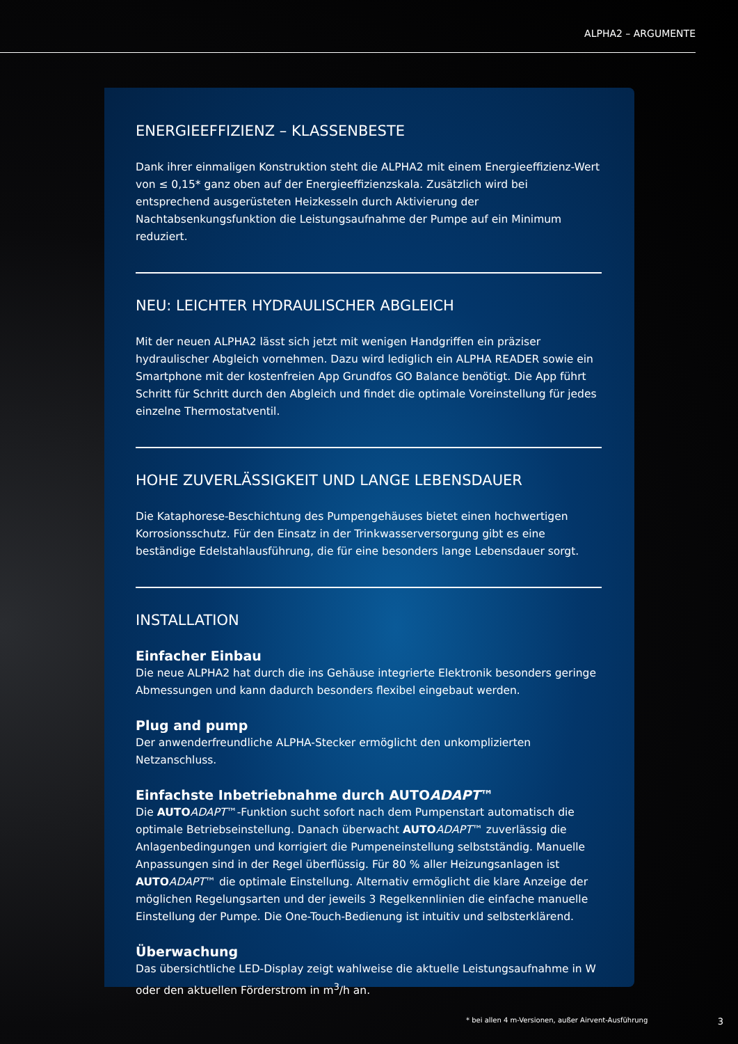ALPHA2 – ARGUMENTE
ENERGIEEFFIZIENZ – KLASSENBESTE
Dank ihrer einmaligen Konstruktion steht die ALPHA2 mit einem Energieeffizienz-Wert von ≤ 0,15* ganz oben auf der Energieeffizienzskala. Zusätzlich wird bei entsprechend ausgerüsteten Heizkesseln durch Aktivierung der Nachtabsenkungsfunktion die Leistungsaufnahme der Pumpe auf ein Minimum reduziert.
NEU: LEICHTER HYDRAULISCHER ABGLEICH
Mit der neuen ALPHA2 lässt sich jetzt mit wenigen Handgriffen ein präziser hydraulischer Abgleich vornehmen. Dazu wird lediglich ein ALPHA READER sowie ein Smartphone mit der kostenfreien App Grundfos GO Balance benötigt. Die App führt Schritt für Schritt durch den Abgleich und findet die optimale Voreinstellung für jedes einzelne Thermostatventil.
HOHE ZUVERLÄSSIGKEIT UND LANGE LEBENSDAUER
Die Kataphorese-Beschichtung des Pumpengehäuses bietet einen hochwertigen Korrosionsschutz. Für den Einsatz in der Trinkwasserversorgung gibt es eine beständige Edelstahlausführung, die für eine besonders lange Lebensdauer sorgt.
INSTALLATION
Einfacher Einbau
Die neue ALPHA2 hat durch die ins Gehäuse integrierte Elektronik besonders geringe Abmessungen und kann dadurch besonders flexibel eingebaut werden.
Plug and pump
Der anwenderfreundliche ALPHA-Stecker ermöglicht den unkomplizierten Netzanschluss.
Einfachste Inbetriebnahme durch AUTOADAPT™
Die AUTO ADAPT™-Funktion sucht sofort nach dem Pumpenstart automatisch die optimale Betriebseinstellung. Danach überwacht AUTO ADAPT™ zuverlässig die Anlagenbedingungen und korrigiert die Pumpeneinstellung selbstständig. Manuelle Anpassungen sind in der Regel überflüssig. Für 80 % aller Heizungsanlagen ist AUTO ADAPT™ die optimale Einstellung. Alternativ ermöglicht die klare Anzeige der möglichen Regelungsarten und der jeweils 3 Regelkennlinien die einfache manuelle Einstellung der Pumpe. Die One-Touch-Bedienung ist intuitiv und selbsterklärend.
Überwachung
Das übersichtliche LED-Display zeigt wahlweise die aktuelle Leistungsaufnahme in W oder den aktuellen Förderstrom in m<sup>3</sup>/h an.
* bei allen 4 m-Versionen, außer Airvent-Ausführung 3